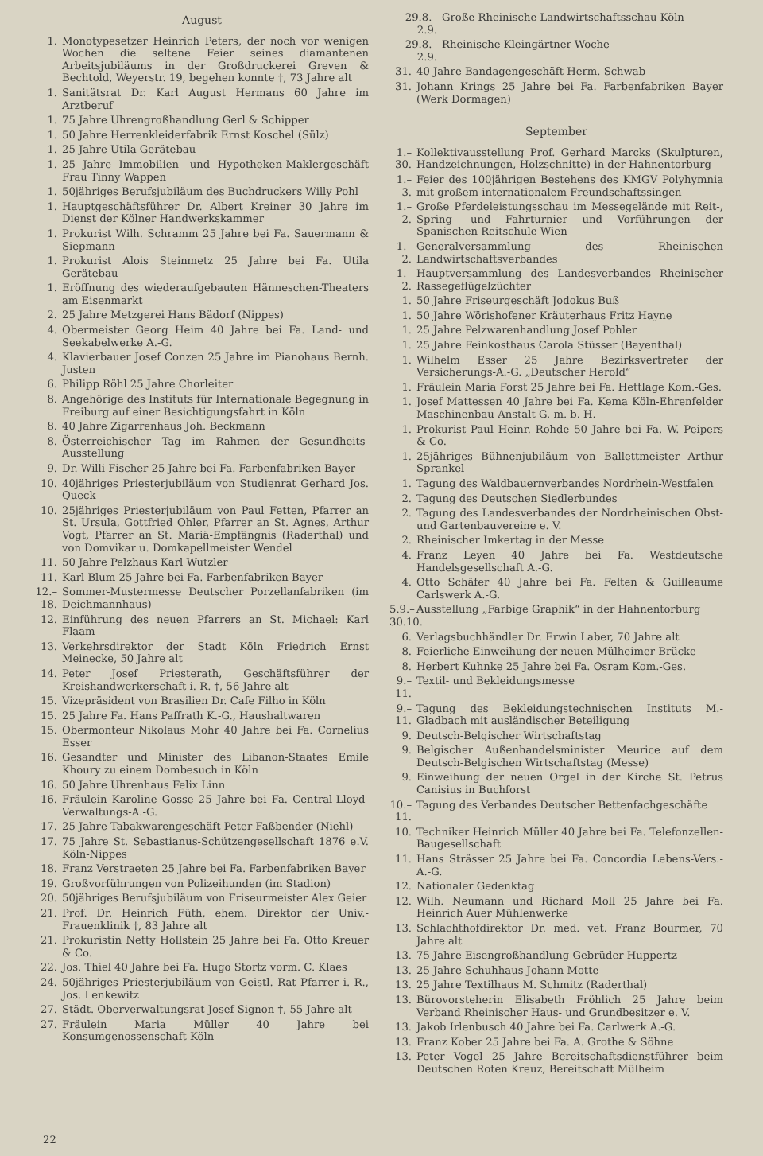August
1. Monotypesetzer Heinrich Peters, der noch vor wenigen Wochen die seltene Feier seines diamantenen Arbeitsjubiläums in der Großdruckerei Greven & Bechtold, Weyerstr. 19, begehen konnte †, 73 Jahre alt
1. Sanitätsrat Dr. Karl August Hermans 60 Jahre im Arztberuf
1. 75 Jahre Uhrengroßhandlung Gerl & Schipper
1. 50 Jahre Herrenkleiderfabrik Ernst Koschel (Sülz)
1. 25 Jahre Utila Gerätebau
1. 25 Jahre Immobilien- und Hypotheken-Maklergeschäft Frau Tinny Wappen
1. 50jähriges Berufsjubiläum des Buchdruckers Willy Pohl
1. Hauptgeschäftsführer Dr. Albert Kreiner 30 Jahre im Dienst der Kölner Handwerkskammer
1. Prokurist Wilh. Schramm 25 Jahre bei Fa. Sauermann & Siepmann
1. Prokurist Alois Steinmetz 25 Jahre bei Fa. Utila Gerätebau
1. Eröffnung des wiederaufgebauten Hänneschen-Theaters am Eisenmarkt
2. 25 Jahre Metzgerei Hans Bädorf (Nippes)
4. Obermeister Georg Heim 40 Jahre bei Fa. Land- und Seekabelwerke A.-G.
4. Klavierbauer Josef Conzen 25 Jahre im Pianohaus Bernh. Justen
6. Philipp Röhl 25 Jahre Chorleiter
8. Angehörige des Instituts für Internationale Begegnung in Freiburg auf einer Besichtigungsfahrt in Köln
8. 40 Jahre Zigarrenhaus Joh. Beckmann
8. Österreichischer Tag im Rahmen der Gesundheits-Ausstellung
9. Dr. Willi Fischer 25 Jahre bei Fa. Farbenfabriken Bayer
10. 40jähriges Priesterjubiläum von Studienrat Gerhard Jos. Queck
10. 25jähriges Priesterjubiläum von Paul Fetten, Pfarrer an St. Ursula, Gottfried Ohler, Pfarrer an St. Agnes, Arthur Vogt, Pfarrer an St. Mariä-Empfängnis (Raderthal) und von Domvikar u. Domkapellmeister Wendel
11. 50 Jahre Pelzhaus Karl Wutzler
11. Karl Blum 25 Jahre bei Fa. Farbenfabriken Bayer
12.–18. Sommer-Mustermesse Deutscher Porzellanfabriken (im Deichmannhaus)
12. Einführung des neuen Pfarrers an St. Michael: Karl Flaam
13. Verkehrsdirektor der Stadt Köln Friedrich Ernst Meinecke, 50 Jahre alt
14. Peter Josef Priesterath, Geschäftsführer der Kreishandwerkerschaft i. R. †, 56 Jahre alt
15. Vizepräsident von Brasilien Dr. Cafe Filho in Köln
15. 25 Jahre Fa. Hans Paffrath K.-G., Haushaltwaren
15. Obermonteur Nikolaus Mohr 40 Jahre bei Fa. Cornelius Esser
16. Gesandter und Minister des Libanon-Staates Emile Khoury zu einem Dombesuch in Köln
16. 50 Jahre Uhrenhaus Felix Linn
16. Fräulein Karoline Gosse 25 Jahre bei Fa. Central-Lloyd-Verwaltungs-A.-G.
17. 25 Jahre Tabakwarengeschäft Peter Faßbender (Niehl)
17. 75 Jahre St. Sebastianus-Schützengesellschaft 1876 e.V. Köln-Nippes
18. Franz Verstraeten 25 Jahre bei Fa. Farbenfabriken Bayer
19. Großvorführungen von Polizeihunden (im Stadion)
20. 50jähriges Berufsjubiläum von Friseurmeister Alex Geier
21. Prof. Dr. Heinrich Füth, ehem. Direktor der Univ.-Frauenklinik †, 83 Jahre alt
21. Prokuristin Netty Hollstein 25 Jahre bei Fa. Otto Kreuer & Co.
22. Jos. Thiel 40 Jahre bei Fa. Hugo Stortz vorm. C. Klaes
24. 50jähriges Priesterjubiläum von Geistl. Rat Pfarrer i. R., Jos. Lenkewitz
27. Städt. Oberverwaltungsrat Josef Signon †, 55 Jahre alt
27. Fräulein Maria Müller 40 Jahre bei Konsumgenossenschaft Köln
29.8.–2.9. Große Rheinische Landwirtschaftsschau Köln
29.8.–2.9. Rheinische Kleingärtner-Woche
31. 40 Jahre Bandagengeschäft Herm. Schwab
31. Johann Krings 25 Jahre bei Fa. Farbenfabriken Bayer (Werk Dormagen)
September
1.–30. Kollektivausstellung Prof. Gerhard Marcks (Skulpturen, Handzeichnungen, Holzschnitte) in der Hahnentorburg
1.–3. Feier des 100jährigen Bestehens des KMGV Polyhymnia mit großem internationalem Freundschaftssingen
1.–2. Große Pferdeleistungsschau im Messegelände mit Reit-, Spring- und Fahrturnier und Vorführungen der Spanischen Reitschule Wien
1.–2. Generalversammlung des Rheinischen Landwirtschaftsverbandes
1.–2. Hauptversammlung des Landesverbandes Rheinischer Rassegeflügelzüchter
1. 50 Jahre Friseurgeschäft Jodokus Buß
1. 50 Jahre Wörishofener Kräuterhaus Fritz Hayne
1. 25 Jahre Pelzwarenhandlung Josef Pohler
1. 25 Jahre Feinkosthaus Carola Stüsser (Bayenthal)
1. Wilhelm Esser 25 Jahre Bezirksvertreter der Versicherungs-A.-G. „Deutscher Herold“
1. Fräulein Maria Forst 25 Jahre bei Fa. Hettlage Kom.-Ges.
1. Josef Mattessen 40 Jahre bei Fa. Kema Köln-Ehrenfelder Maschinenbau-Anstalt G. m. b. H.
1. Prokurist Paul Heinr. Rohde 50 Jahre bei Fa. W. Peipers & Co.
1. 25jähriges Bühnenjubiläum von Ballettmeister Arthur Sprankel
1. Tagung des Waldbauernverbandes Nordrhein-Westfalen
2. Tagung des Deutschen Siedlerbundes
2. Tagung des Landesverbandes der Nordrheinischen Obst- und Gartenbauvereine e. V.
2. Rheinischer Imkertag in der Messe
4. Franz Leyen 40 Jahre bei Fa. Westdeutsche Handelsgesellschaft A.-G.
4. Otto Schäfer 40 Jahre bei Fa. Felten & Guilleaume Carlswerk A.-G.
5.9.–30.10. Ausstellung „Farbige Graphik“ in der Hahnentorburg
6. Verlagsbuchhändler Dr. Erwin Laber, 70 Jahre alt
8. Feierliche Einweihung der neuen Mülheimer Brücke
8. Herbert Kuhnke 25 Jahre bei Fa. Osram Kom.-Ges.
9.–11. Textil- und Bekleidungsmesse
9.–11. Tagung des Bekleidungstechnischen Instituts M.-Gladbach mit ausländischer Beteiligung
9. Deutsch-Belgischer Wirtschaftstag
9. Belgischer Außenhandelsminister Meurice auf dem Deutsch-Belgischen Wirtschaftstag (Messe)
9. Einweihung der neuen Orgel in der Kirche St. Petrus Canisius in Buchforst
10.–11. Tagung des Verbandes Deutscher Bettenfachgeschäfte
10. Techniker Heinrich Müller 40 Jahre bei Fa. Telefonzellen-Baugesellschaft
11. Hans Strässer 25 Jahre bei Fa. Concordia Lebens-Vers.-A.-G.
12. Nationaler Gedenktag
12. Wilh. Neumann und Richard Moll 25 Jahre bei Fa. Heinrich Auer Mühlenwerke
13. Schlachthofdirektor Dr. med. vet. Franz Bourmer, 70 Jahre alt
13. 75 Jahre Eisengroßhandlung Gebrüder Huppertz
13. 25 Jahre Schuhhaus Johann Motte
13. 25 Jahre Textilhaus M. Schmitz (Raderthal)
13. Bürovorsteherin Elisabeth Fröhlich 25 Jahre beim Verband Rheinischer Haus- und Grundbesitzer e. V.
13. Jakob Irlenbusch 40 Jahre bei Fa. Carlwerk A.-G.
13. Franz Kober 25 Jahre bei Fa. A. Grothe & Söhne
13. Peter Vogel 25 Jahre Bereitschaftsdienstführer beim Deutschen Roten Kreuz, Bereitschaft Mülheim
22